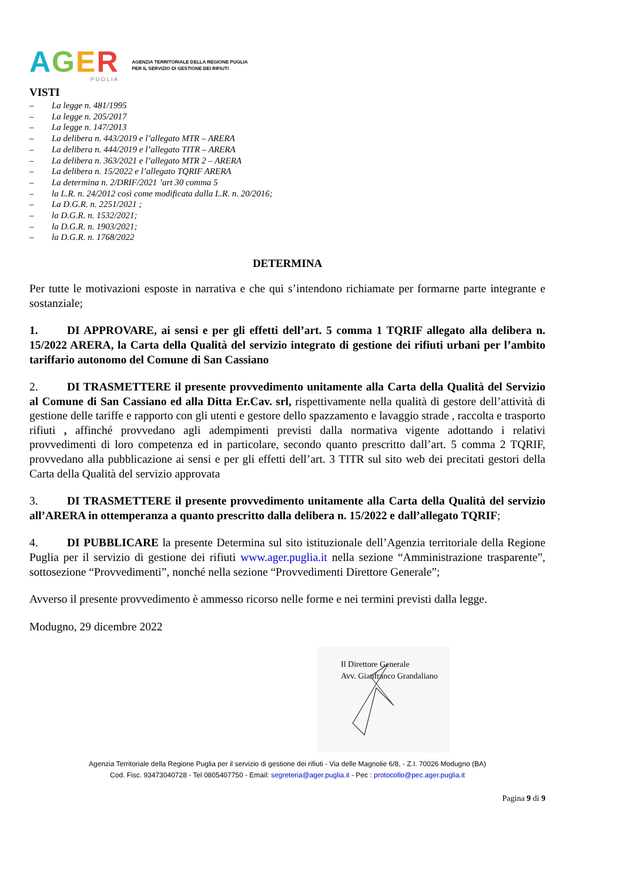AGER
PUGLIA
AGENZIA TERRITORIALE DELLA REGIONE PUGLIA
PER IL SERVIZIO DI GESTIONE DEI RIFIUTI
VISTI
– La legge n. 481/1995
– La legge n. 205/2017
– La legge n. 147/2013
– La delibera n. 443/2019 e l’allegato MTR – ARERA
– La delibera n. 444/2019 e l’allegato TITR – ARERA
– La delibera n. 363/2021 e l’allegato MTR 2 – ARERA
– La delibera n. 15/2022 e l’allegato TQRIF ARERA
– La determina n. 2/DRIF/2021 ’art 30 comma 5
– la L.R. n. 24/2012 così come modificata dalla L.R. n. 20/2016;
– La D.G.R. n. 2251/2021 ;
– la D.G.R. n. 1532/2021;
– la D.G.R. n. 1903/2021;
– la D.G.R. n. 1768/2022
DETERMINA
Per tutte le motivazioni esposte in narrativa e che qui s’intendono richiamate per formarne parte integrante e sostanziale;
1. DI APPROVARE, ai sensi e per gli effetti dell’art. 5 comma 1 TQRIF allegato alla delibera n. 15/2022 ARERA, la Carta della Qualità del servizio integrato di gestione dei rifiuti urbani per l’ambito tariffario autonomo del Comune di San Cassiano
2. DI TRASMETTERE il presente provvedimento unitamente alla Carta della Qualità del Servizio al Comune di San Cassiano ed alla Ditta Er.Cav. srl, rispettivamente nella qualità di gestore dell’attività di gestione delle tariffe e rapporto con gli utenti e gestore dello spazzamento e lavaggio strade , raccolta e trasporto rifiuti , affinché provvedano agli adempimenti previsti dalla normativa vigente adottando i relativi provvedimenti di loro competenza ed in particolare, secondo quanto prescritto dall’art. 5 comma 2 TQRIF, provvedano alla pubblicazione ai sensi e per gli effetti dell’art. 3 TITR sul sito web dei precitati gestori della Carta della Qualità del servizio approvata
3. DI TRASMETTERE il presente provvedimento unitamente alla Carta della Qualità del servizio all’ARERA in ottemperanza a quanto prescritto dalla delibera n. 15/2022 e dall’allegato TQRIF;
4. DI PUBBLICARE la presente Determina sul sito istituzionale dell’Agenzia territoriale della Regione Puglia per il servizio di gestione dei rifiuti www.ager.puglia.it nella sezione “Amministrazione trasparente”, sottosezione “Provvedimenti”, nonché nella sezione “Provvedimenti Direttore Generale”;
Avverso il presente provvedimento è ammesso ricorso nelle forme e nei termini previsti dalla legge.
Modugno, 29 dicembre 2022
Il Direttore Generale
Avv. Gianfranco Grandaliano
Agenzia Territoriale della Regione Puglia per il servizio di gestione dei rifiuti - Via delle Magnolie 6/8, - Z.I. 70026 Modugno (BA)
Cod. Fisc. 93473040728 - Tel 0805407750 - Email: segreteria@ager.puglia.it - Pec : protocollo@pec.ager.puglia.it
Pagina 9 di 9